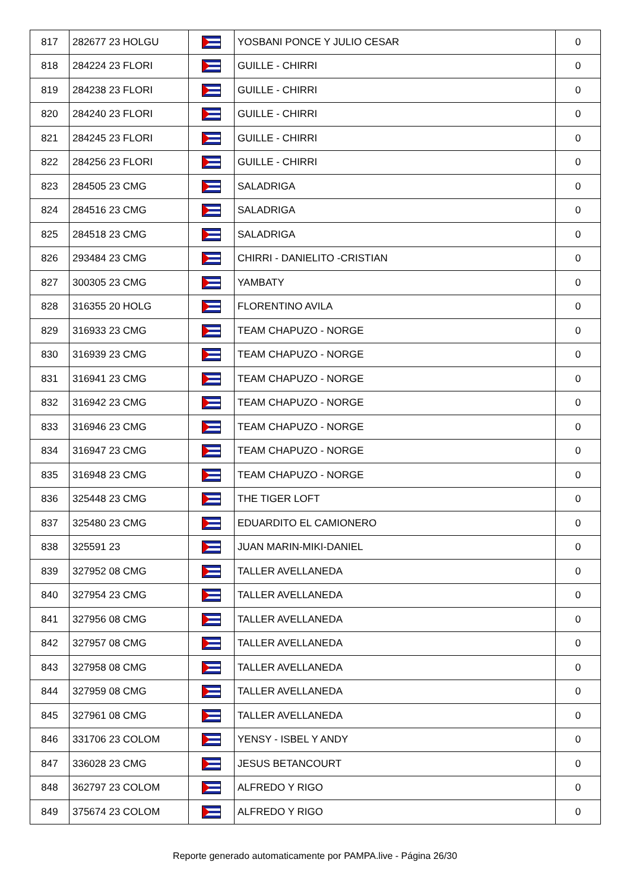| 817 | 282677 23 HOLGU | | YOSBANI PONCE Y JULIO CESAR | 0 |
| 818 | 284224 23 FLORI | | GUILLE - CHIRRI | 0 |
| 819 | 284238 23 FLORI | | GUILLE - CHIRRI | 0 |
| 820 | 284240 23 FLORI | | GUILLE - CHIRRI | 0 |
| 821 | 284245 23 FLORI | | GUILLE - CHIRRI | 0 |
| 822 | 284256 23 FLORI | | GUILLE - CHIRRI | 0 |
| 823 | 284505 23 CMG | | SALADRIGA | 0 |
| 824 | 284516 23 CMG | | SALADRIGA | 0 |
| 825 | 284518 23 CMG | | SALADRIGA | 0 |
| 826 | 293484 23 CMG | | CHIRRI - DANIELITO -CRISTIAN | 0 |
| 827 | 300305 23 CMG | | YAMBATY | 0 |
| 828 | 316355 20 HOLG | | FLORENTINO AVILA | 0 |
| 829 | 316933 23 CMG | | TEAM CHAPUZO - NORGE | 0 |
| 830 | 316939 23 CMG | | TEAM CHAPUZO - NORGE | 0 |
| 831 | 316941 23 CMG | | TEAM CHAPUZO - NORGE | 0 |
| 832 | 316942 23 CMG | | TEAM CHAPUZO - NORGE | 0 |
| 833 | 316946 23 CMG | | TEAM CHAPUZO - NORGE | 0 |
| 834 | 316947 23 CMG | | TEAM CHAPUZO - NORGE | 0 |
| 835 | 316948 23 CMG | | TEAM CHAPUZO - NORGE | 0 |
| 836 | 325448 23 CMG | | THE TIGER LOFT | 0 |
| 837 | 325480 23 CMG | | EDUARDITO EL CAMIONERO | 0 |
| 838 | 325591 23 | | JUAN MARIN-MIKI-DANIEL | 0 |
| 839 | 327952 08 CMG | | TALLER AVELLANEDA | 0 |
| 840 | 327954 23 CMG | | TALLER AVELLANEDA | 0 |
| 841 | 327956 08 CMG | | TALLER AVELLANEDA | 0 |
| 842 | 327957 08 CMG | | TALLER AVELLANEDA | 0 |
| 843 | 327958 08 CMG | | TALLER AVELLANEDA | 0 |
| 844 | 327959 08 CMG | | TALLER AVELLANEDA | 0 |
| 845 | 327961 08 CMG | | TALLER AVELLANEDA | 0 |
| 846 | 331706 23 COLOM | | YENSY - ISBEL Y ANDY | 0 |
| 847 | 336028 23 CMG | | JESUS BETANCOURT | 0 |
| 848 | 362797 23 COLOM | | ALFREDO Y RIGO | 0 |
| 849 | 375674 23 COLOM | | ALFREDO Y RIGO | 0 |
Reporte generado automaticamente por PAMPA.live - Página 26/30